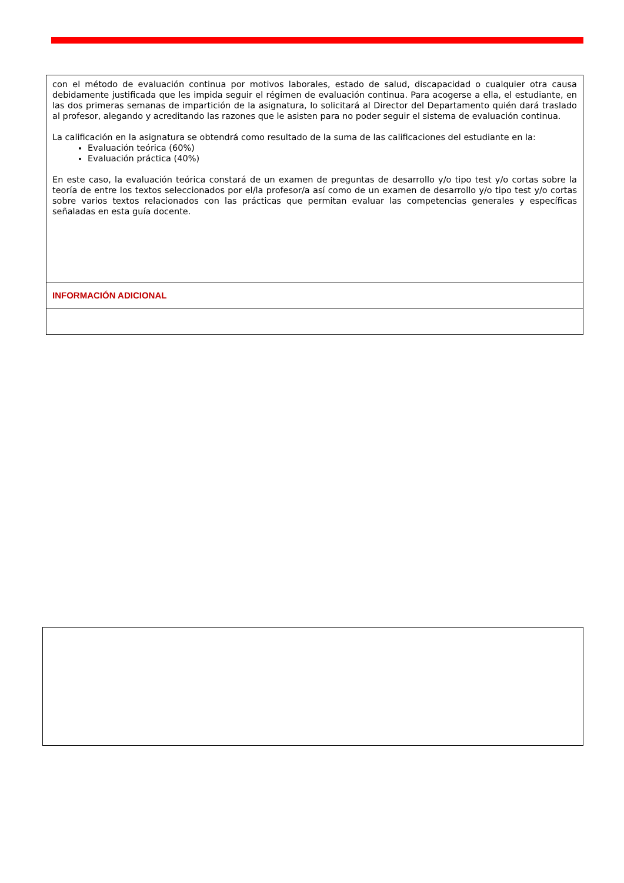| con el método de evaluación continua por motivos laborales, estado de salud, discapacidad o cualquier otra causa debidamente justificada que les impida seguir el régimen de evaluación continua. Para acogerse a ella, el estudiante, en las dos primeras semanas de impartición de la asignatura, lo solicitará al Director del Departamento quién dará traslado al profesor, alegando y acreditando las razones que le asisten para no poder seguir el sistema de evaluación continua. La calificación en la asignatura se obtendrá como resultado de la suma de las calificaciones del estudiante en la: Evaluación teórica (60%) Evaluación práctica (40%) En este caso, la evaluación teórica constará de un examen de preguntas de desarrollo y/o tipo test y/o cortas sobre la teoría de entre los textos seleccionados por el/la profesor/a así como de un examen de desarrollo y/o tipo test y/o cortas sobre varios textos relacionados con las prácticas que permitan evaluar las competencias generales y específicas señaladas en esta guía docente. |
| INFORMACIÓN ADICIONAL |